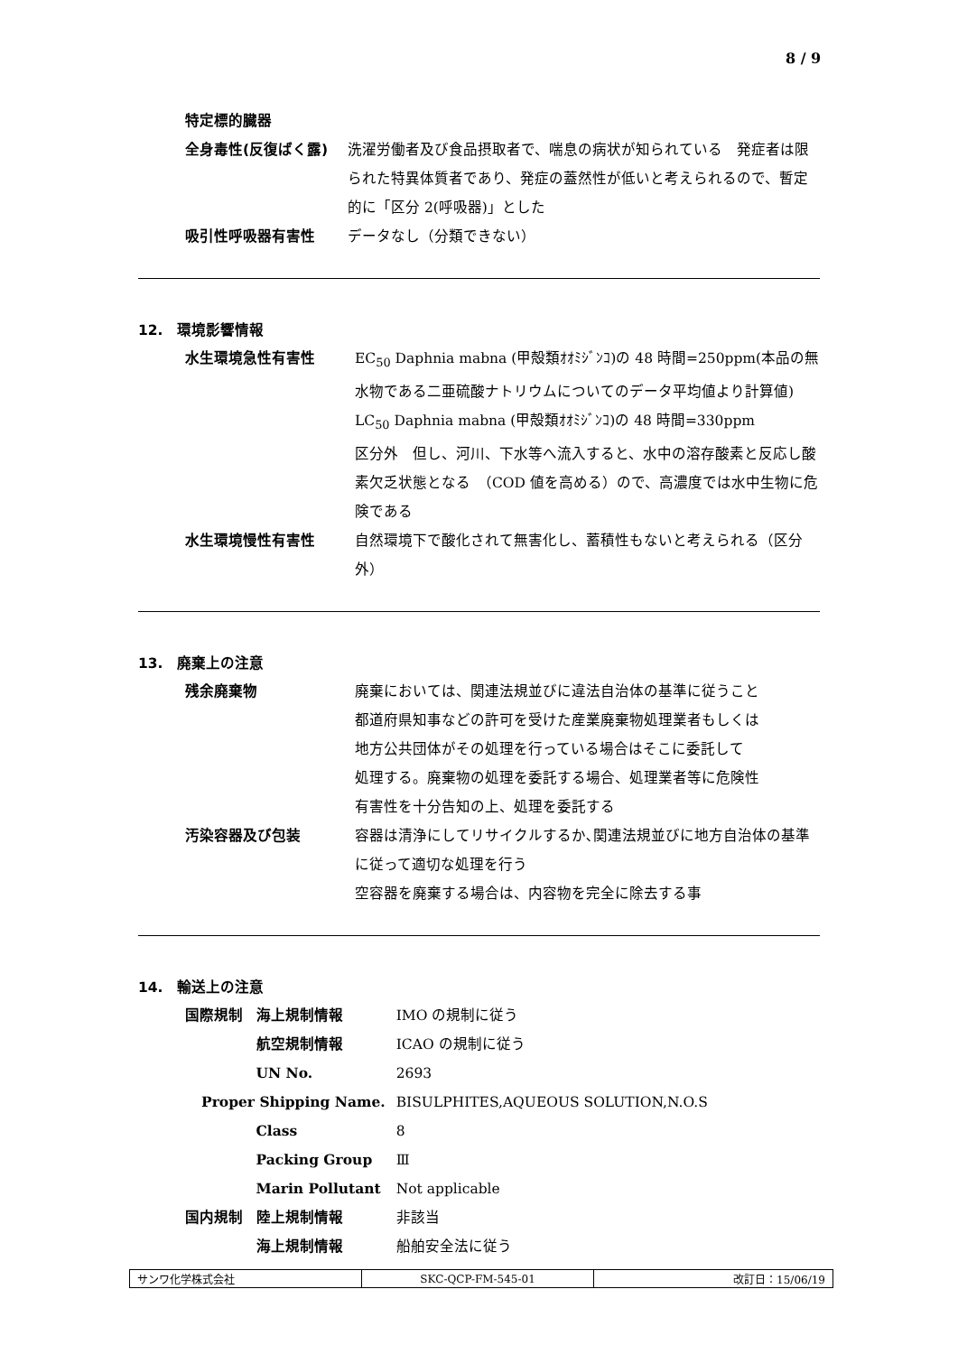8 / 9
特定標的臓器
全身毒性(反復ばく露) 洗濯労働者及び食品摂取者で、喘息の病状が知られている　発症者は限られた特異体質者であり、発症の蓋然性が低いと考えられるので、暫定的に「区分 2(呼吸器)」とした
吸引性呼吸器有害性 データなし（分類できない）
12.　環境影響情報
水生環境急性有害性 EC<sub>50</sub> Daphnia mabna (甲殻類ｵｵﾐｼﾞﾝｺ)の 48 時間=250ppm(本品の無水物である二亜硫酸ナトリウムについてのデータ平均値より計算値)
LC<sub>50</sub> Daphnia mabna (甲殻類ｵｵﾐｼﾞﾝｺ)の 48 時間=330ppm
区分外　但し、河川、下水等へ流入すると、水中の溶存酸素と反応し酸素欠乏状態となる　（COD 値を高める）ので、高濃度では水中生物に危険である
水生環境慢性有害性 自然環境下で酸化されて無害化し、蓄積性もないと考えられる（区分外）
13.　廃棄上の注意
残余廃棄物 廃棄においては、関連法規並びに違法自治体の基準に従うこと
都道府県知事などの許可を受けた産業廃棄物処理業者もしくは
地方公共団体がその処理を行っている場合はそこに委託して
処理する。廃棄物の処理を委託する場合、処理業者等に危険性
有害性を十分告知の上、処理を委託する
汚染容器及び包装 容器は清浄にしてリサイクルするか､関連法規並びに地方自治体の基準に従って適切な処理を行う
空容器を廃棄する場合は、内容物を完全に除去する事
14.　輸送上の注意
| 国際規制 | 海上規制情報 | IMO の規制に従う |
| | 航空規制情報 | ICAO の規制に従う |
| | UN No. | 2693 |
| Proper Shipping Name. | | BISULPHITES,AQUEOUS SOLUTION,N.O.S |
| | Class | 8 |
| | Packing Group | Ⅲ |
| | Marin Pollutant | Not applicable |
| 国内規制 | 陸上規制情報 | 非該当 |
| | 海上規制情報 | 船舶安全法に従う |
| サンワ化学株式会社 | SKC-QCP-FM-545-01 | 改訂日：15/06/19 |